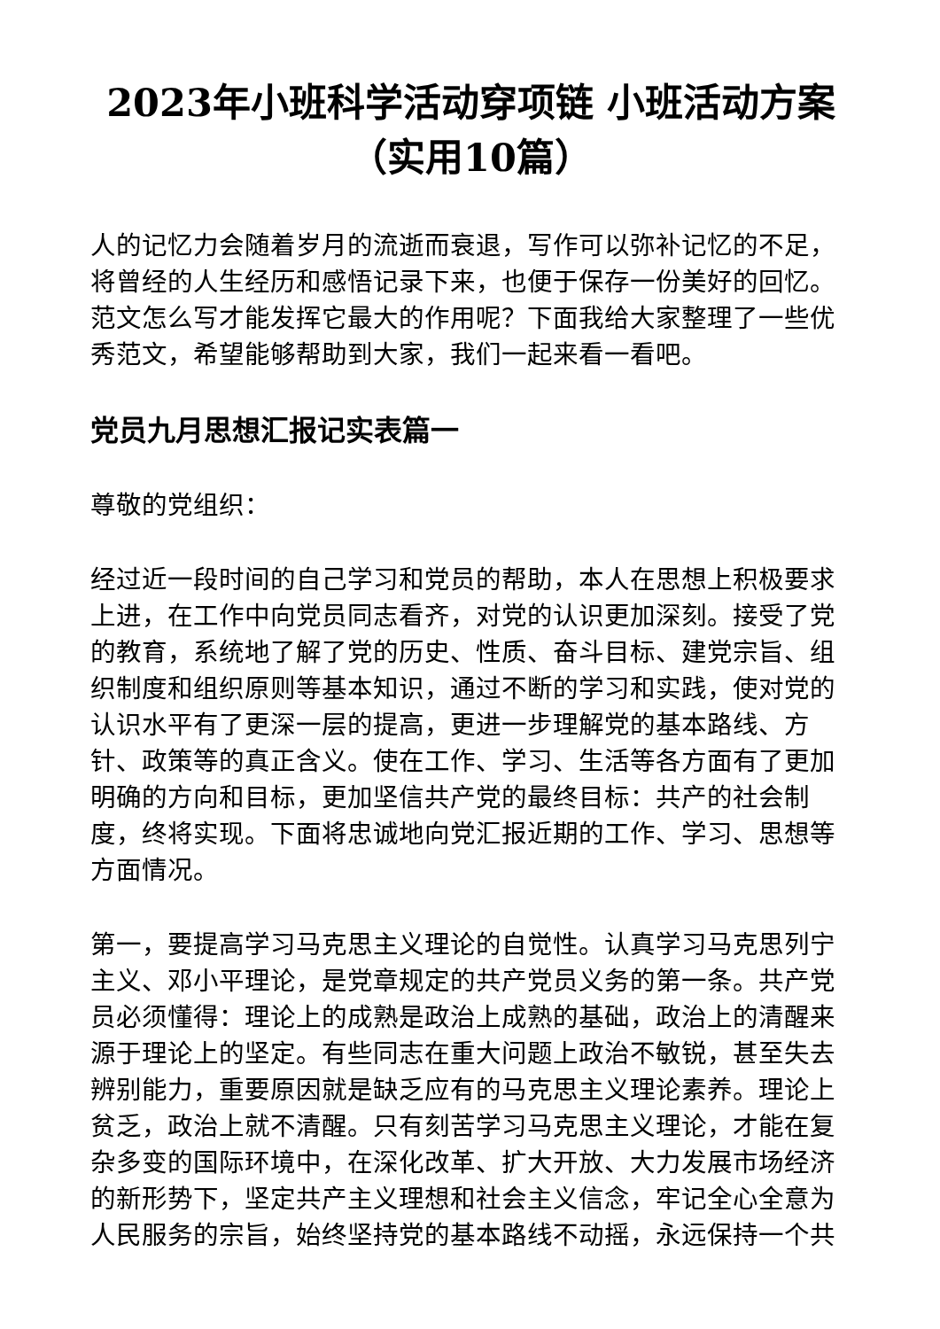2023年小班科学活动穿项链 小班活动方案（实用10篇）
人的记忆力会随着岁月的流逝而衰退，写作可以弥补记忆的不足，将曾经的人生经历和感悟记录下来，也便于保存一份美好的回忆。范文怎么写才能发挥它最大的作用呢？下面我给大家整理了一些优秀范文，希望能够帮助到大家，我们一起来看一看吧。
党员九月思想汇报记实表篇一
尊敬的党组织：
经过近一段时间的自己学习和党员的帮助，本人在思想上积极要求上进，在工作中向党员同志看齐，对党的认识更加深刻。接受了党的教育，系统地了解了党的历史、性质、奋斗目标、建党宗旨、组织制度和组织原则等基本知识，通过不断的学习和实践，使对党的认识水平有了更深一层的提高，更进一步理解党的基本路线、方针、政策等的真正含义。使在工作、学习、生活等各方面有了更加明确的方向和目标，更加坚信共产党的最终目标：共产的社会制度，终将实现。下面将忠诚地向党汇报近期的工作、学习、思想等方面情况。
第一，要提高学习马克思主义理论的自觉性。认真学习马克思列宁主义、邓小平理论，是党章规定的共产党员义务的第一条。共产党员必须懂得：理论上的成熟是政治上成熟的基础，政治上的清醒来源于理论上的坚定。有些同志在重大问题上政治不敏锐，甚至失去辨别能力，重要原因就是缺乏应有的马克思主义理论素养。理论上贫乏，政治上就不清醒。只有刻苦学习马克思主义理论，才能在复杂多变的国际环境中，在深化改革、扩大开放、大力发展市场经济的新形势下，坚定共产主义理想和社会主义信念，牢记全心全意为人民服务的宗旨，始终坚持党的基本路线不动摇，永远保持一个共